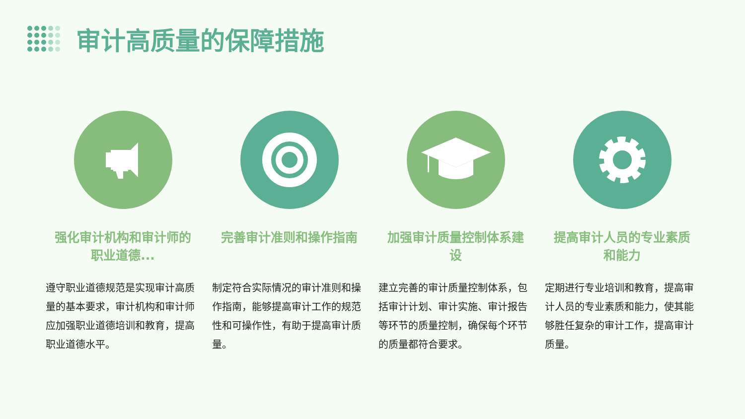审计高质量的保障措施
强化审计机构和审计师的职业道德...
遵守职业道德规范是实现审计高质量的基本要求，审计机构和审计师应加强职业道德培训和教育，提高职业道德水平。
完善审计准则和操作指南
制定符合实际情况的审计准则和操作指南，能够提高审计工作的规范性和可操作性，有助于提高审计质量。
加强审计质量控制体系建设
建立完善的审计质量控制体系，包括审计计划、审计实施、审计报告等环节的质量控制，确保每个环节的质量都符合要求。
提高审计人员的专业素质和能力
定期进行专业培训和教育，提高审计人员的专业素质和能力，使其能够胜任复杂的审计工作，提高审计质量。